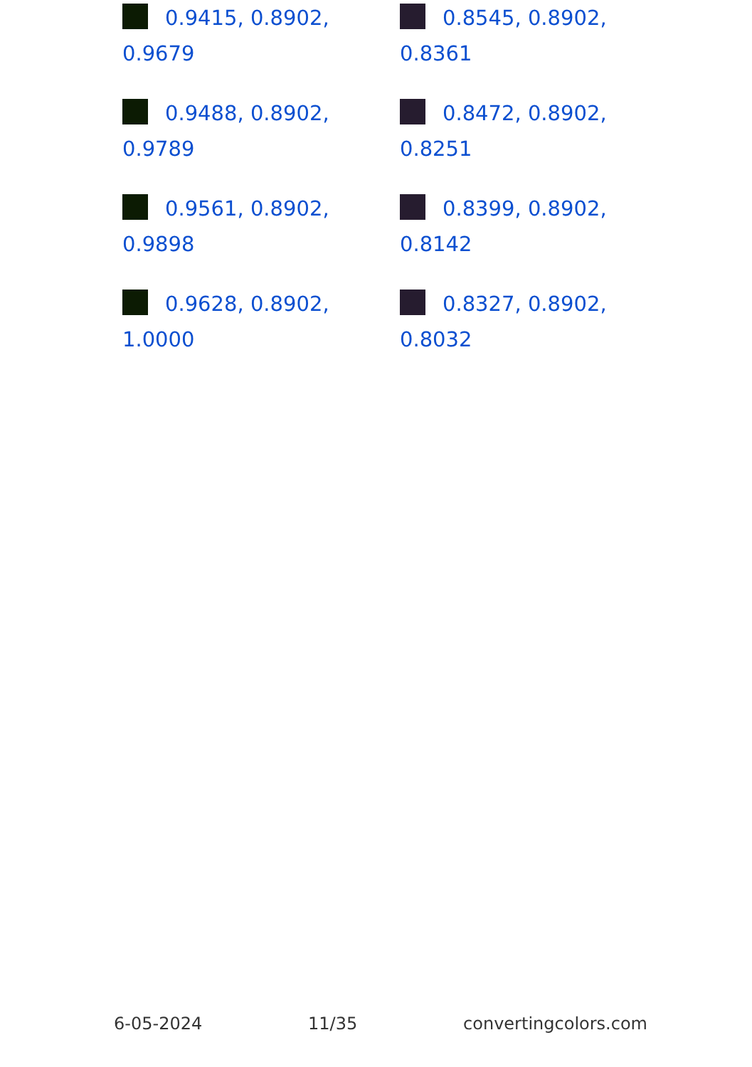0.9415, 0.8902, 0.9679
0.8545, 0.8902, 0.8361
0.9488, 0.8902, 0.9789
0.8472, 0.8902, 0.8251
0.9561, 0.8902, 0.9898
0.8399, 0.8902, 0.8142
0.9628, 0.8902, 1.0000
0.8327, 0.8902, 0.8032
6-05-2024 11/35 convertingcolors.com